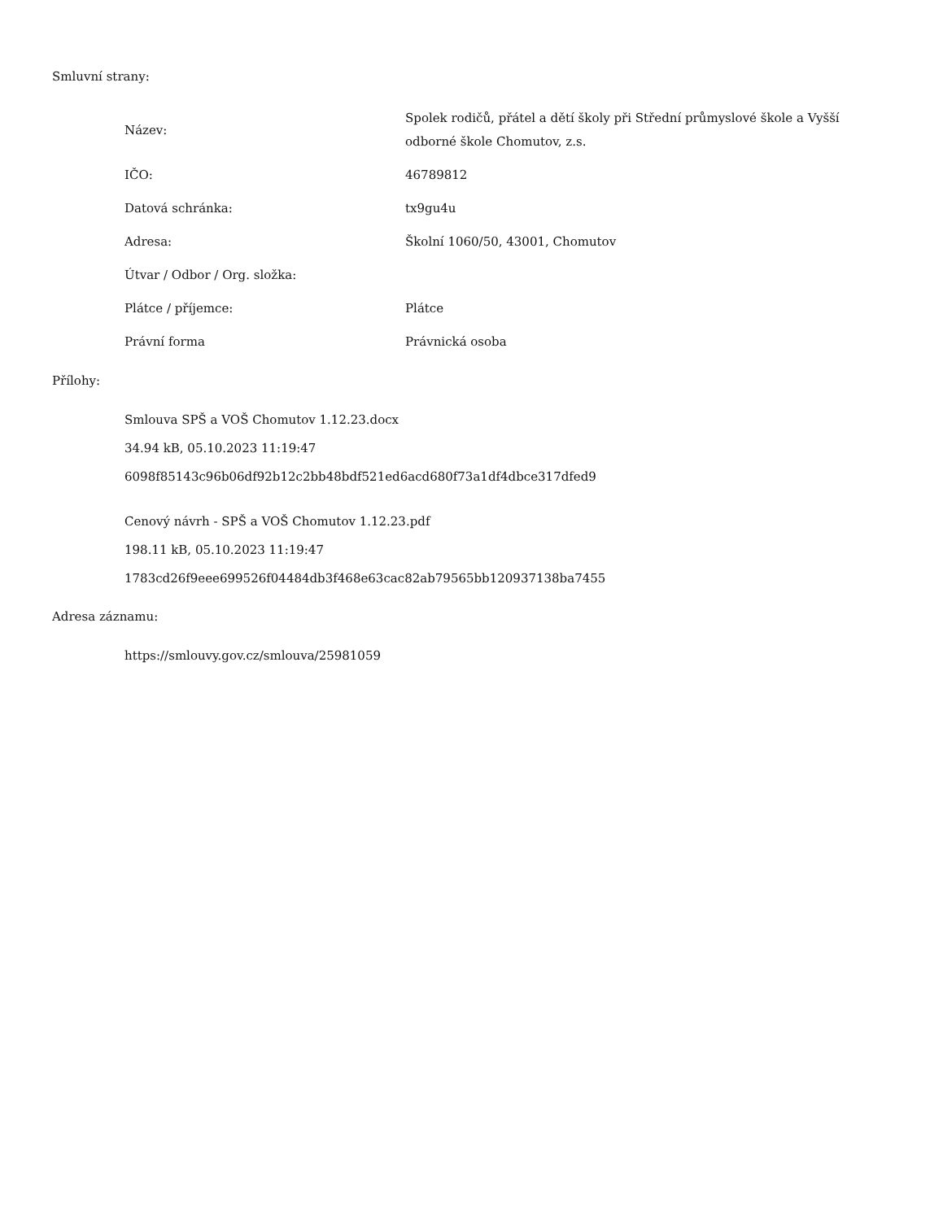Smluvní strany:
| Název: | Spolek rodičů, přátel a dětí školy při Střední průmyslové škole a Vyšší odborné škole Chomutov, z.s. |
| IČO: | 46789812 |
| Datová schránka: | tx9gu4u |
| Adresa: | Školní 1060/50, 43001, Chomutov |
| Útvar / Odbor / Org. složka: | |
| Plátce / příjemce: | Plátce |
| Právní forma | Právnická osoba |
Přílohy:
Smlouva SPŠ a VOŠ Chomutov 1.12.23.docx
34.94 kB, 05.10.2023 11:19:47
6098f85143c96b06df92b12c2bb48bdf521ed6acd680f73a1df4dbce317dfed9
Cenový návrh - SPŠ a VOŠ Chomutov 1.12.23.pdf
198.11 kB, 05.10.2023 11:19:47
1783cd26f9eee699526f04484db3f468e63cac82ab79565bb120937138ba7455
Adresa záznamu:
https://smlouvy.gov.cz/smlouva/25981059